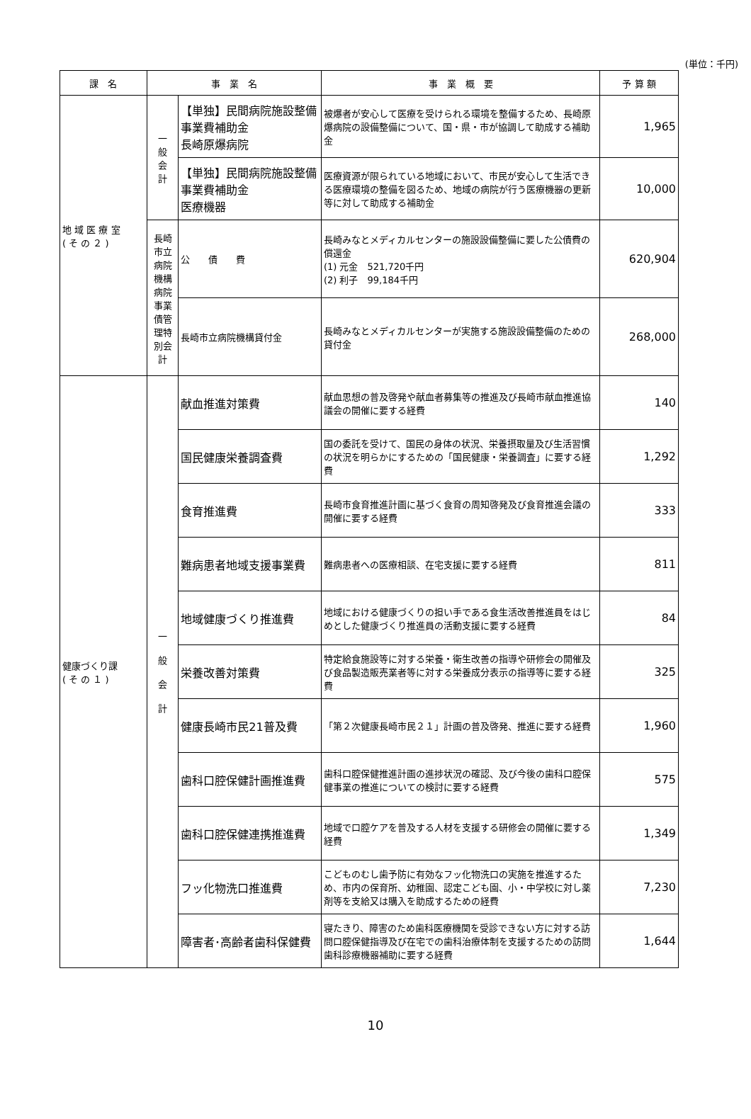(単位：千円)
| 課 名 | 事 業 名 | | 事 業 概 要 | 予 算 額 |
| --- | --- | --- | --- | --- |
| 地 域 医 療 室 ( そ の ２ ) | 一 般 会 計 | 【単独】民間病院施設整備事業費補助金 長崎原爆病院 | 被爆者が安心して医療を受けられる環境を整備するため、長崎原爆病院の設備整備について、国・県・市が協調して助成する補助金 | 1,965 |
| | | 【単独】民間病院施設整備事業費補助金 医療機器 | 医療資源が限られている地域において、市民が安心して生活できる医療環境の整備を図るため、地域の病院が行う医療機器の更新等に対して助成する補助金 | 10,000 |
| | 長崎市立病院機構病院 事業債管理特別会計 | 公 債 費 | 長崎みなとメディカルセンターの施設設備整備に要した公債費の償還金 (1) 元金 521,720千円 (2) 利子 99,184千円 | 620,904 |
| | | 長崎市立病院機構貸付金 | 長崎みなとメディカルセンターが実施する施設設備整備のための貸付金 | 268,000 |
| 健康づくり課 ( そ の １ ) | 一 般 会 計 | 献血推進対策費 | 献血思想の普及啓発や献血者募集等の推進及び長崎市献血推進協議会の開催に要する経費 | 140 |
| | | 国民健康栄養調査費 | 国の委託を受けて、国民の身体の状況、栄養摂取量及び生活習慣の状況を明らかにするための「国民健康・栄養調査」に要する経費 | 1,292 |
| | | 食育推進費 | 長崎市食育推進計画に基づく食育の周知啓発及び食育推進会議の開催に要する経費 | 333 |
| | | 難病患者地域支援事業費 | 難病患者への医療相談、在宅支援に要する経費 | 811 |
| | | 地域健康づくり推進費 | 地域における健康づくりの担い手である食生活改善推進員をはじめとした健康づくり推進員の活動支援に要する経費 | 84 |
| | | 栄養改善対策費 | 特定給食施設等に対する栄養・衛生改善の指導や研修会の開催及び食品製造販売業者等に対する栄養成分表示の指導等に要する経費 | 325 |
| | | 健康長崎市民21普及費 | 「第２次健康長崎市民２１」計画の普及啓発、推進に要する経費 | 1,960 |
| | | 歯科口腔保健計画推進費 | 歯科口腔保健推進計画の進捗状況の確認、及び今後の歯科口腔保健事業の推進についての検討に要する経費 | 575 |
| | | 歯科口腔保健連携推進費 | 地域で口腔ケアを普及する人材を支援する研修会の開催に要する経費 | 1,349 |
| | | フッ化物洗口推進費 | こどものむし歯予防に有効なフッ化物洗口の実施を推進するため、市内の保育所、幼稚園、認定こども園、小・中学校に対し薬剤等を支給又は購入を助成するための経費 | 7,230 |
| | | 障害者･高齢者歯科保健費 | 寝たきり、障害のため歯科医療機関を受診できない方に対する訪問口腔保健指導及び在宅での歯科治療体制を支援するための訪問歯科診療機器補助に要する経費 | 1,644 |
10